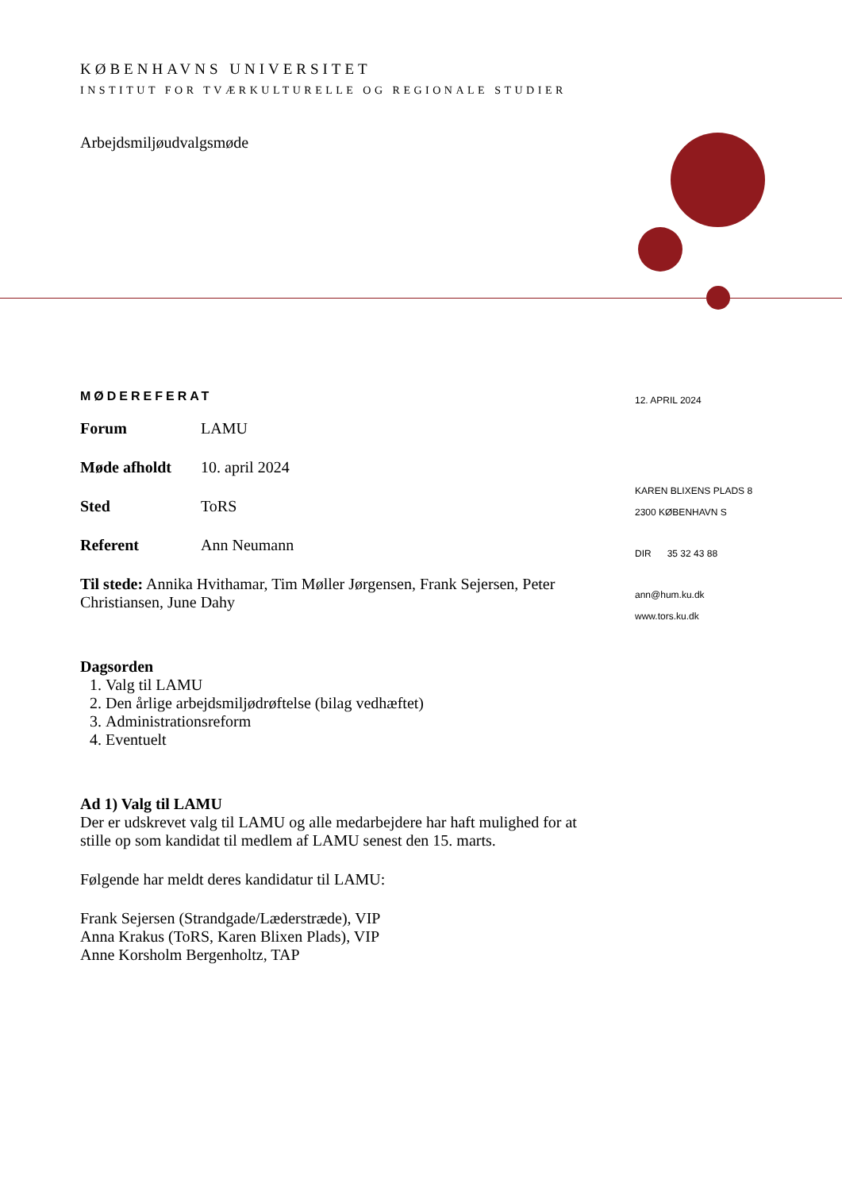KØBENHAVNS UNIVERSITET
INSTITUT FOR TVÆRKULTURELLE OG REGIONALE STUDIER
Arbejdsmiljøudvalgsmøde
MØDEREFERAT
| Forum | LAMU |
| Møde afholdt | 10. april 2024 |
| Sted | ToRS |
| Referent | Ann Neumann |
Til stede: Annika Hvithamar, Tim Møller Jørgensen, Frank Sejersen, Peter Christiansen, June Dahy
Dagsorden
1. Valg til LAMU
2. Den årlige arbejdsmiljødrøftelse (bilag vedhæftet)
3. Administrationsreform
4. Eventuelt
Ad 1) Valg til LAMU
Der er udskrevet valg til LAMU og alle medarbejdere har haft mulighed for at stille op som kandidat til medlem af LAMU senest den 15. marts.
Følgende har meldt deres kandidatur til LAMU:
Frank Sejersen (Strandgade/Læderstræde), VIP
Anna Krakus (ToRS, Karen Blixen Plads), VIP
Anne Korsholm Bergenholtz, TAP
12. APRIL 2024
KAREN BLIXENS PLADS 8
2300 KØBENHAVN S
DIR 35 32 43 88
ann@hum.ku.dk
www.tors.ku.dk